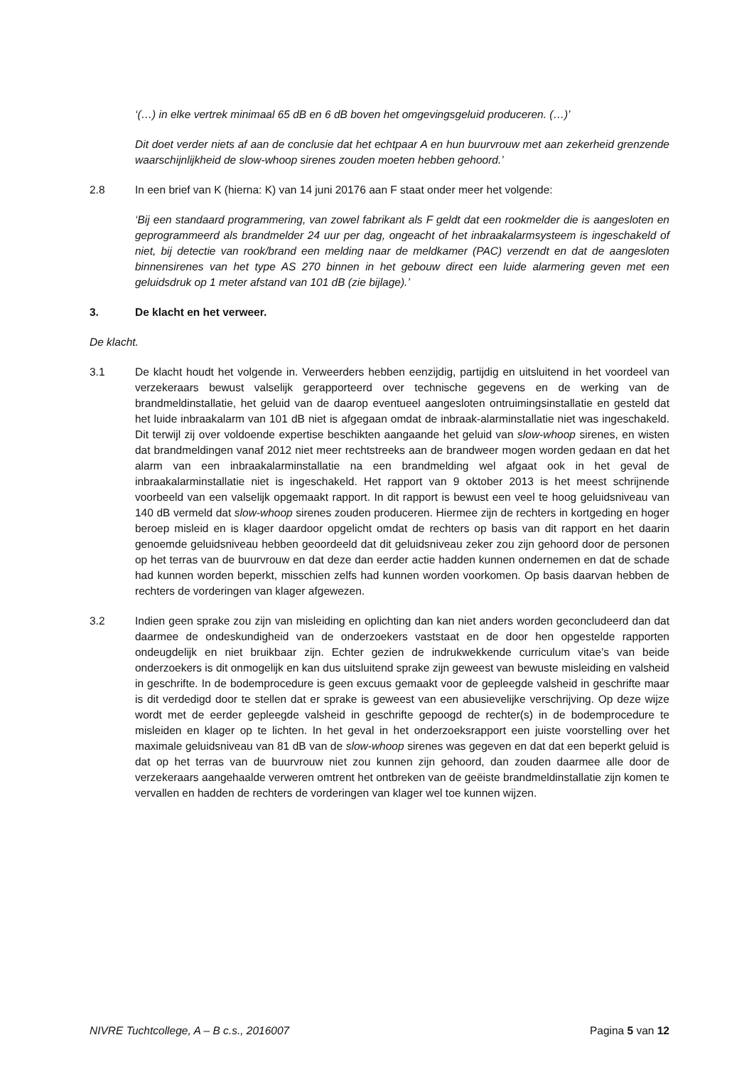‘(…) in elke vertrek minimaal 65 dB en 6 dB boven het omgevingsgeluid produceren. (…)’
Dit doet verder niets af aan de conclusie dat het echtpaar A en hun buurvrouw met aan zekerheid grenzende waarschijnlijkheid de slow-whoop sirenes zouden moeten hebben gehoord.’
2.8 In een brief van K (hierna: K) van 14 juni 20176 aan F staat onder meer het volgende:
‘Bij een standaard programmering, van zowel fabrikant als F geldt dat een rookmelder die is aangesloten en geprogrammeerd als brandmelder 24 uur per dag, ongeacht of het inbraakalarmsysteem is ingeschakeld of niet, bij detectie van rook/brand een melding naar de meldkamer (PAC) verzendt en dat de aangesloten binnensirenes van het type AS 270 binnen in het gebouw direct een luide alarmering geven met een geluidsdruk op 1 meter afstand van 101 dB (zie bijlage).’
3. De klacht en het verweer.
De klacht.
3.1 De klacht houdt het volgende in. Verweerders hebben eenzijdig, partijdig en uitsluitend in het voordeel van verzekeraars bewust valselijk gerapporteerd over technische gegevens en de werking van de brandmeldinstallatie, het geluid van de daarop eventueel aangesloten ontruimingsinstallatie en gesteld dat het luide inbraakalarm van 101 dB niet is afgegaan omdat de inbraak-alarminstallatie niet was ingeschakeld. Dit terwijl zij over voldoende expertise beschikten aangaande het geluid van slow-whoop sirenes, en wisten dat brandmeldingen vanaf 2012 niet meer rechtstreeks aan de brandweer mogen worden gedaan en dat het alarm van een inbraakalarminstallatie na een brandmelding wel afgaat ook in het geval de inbraakalarminstallatie niet is ingeschakeld. Het rapport van 9 oktober 2013 is het meest schrijnende voorbeeld van een valselijk opgemaakt rapport. In dit rapport is bewust een veel te hoog geluidsniveau van 140 dB vermeld dat slow-whoop sirenes zouden produceren. Hiermee zijn de rechters in kortgeding en hoger beroep misleid en is klager daardoor opgelicht omdat de rechters op basis van dit rapport en het daarin genoemde geluidsniveau hebben geoordeeld dat dit geluidsniveau zeker zou zijn gehoord door de personen op het terras van de buurvrouw en dat deze dan eerder actie hadden kunnen ondernemen en dat de schade had kunnen worden beperkt, misschien zelfs had kunnen worden voorkomen. Op basis daarvan hebben de rechters de vorderingen van klager afgewezen.
3.2 Indien geen sprake zou zijn van misleiding en oplichting dan kan niet anders worden geconcludeerd dan dat daarmee de ondeskundigheid van de onderzoekers vaststaat en de door hen opgestelde rapporten ondeugdelijk en niet bruikbaar zijn. Echter gezien de indrukwekkende curriculum vitae’s van beide onderzoekers is dit onmogelijk en kan dus uitsluitend sprake zijn geweest van bewuste misleiding en valsheid in geschrifte. In de bodemprocedure is geen excuus gemaakt voor de gepleegde valsheid in geschrifte maar is dit verdedigd door te stellen dat er sprake is geweest van een abusievelijke verschrijving. Op deze wijze wordt met de eerder gepleegde valsheid in geschrifte gepoogd de rechter(s) in de bodemprocedure te misleiden en klager op te lichten. In het geval in het onderzoeksrapport een juiste voorstelling over het maximale geluidsniveau van 81 dB van de slow-whoop sirenes was gegeven en dat dat een beperkt geluid is dat op het terras van de buurvrouw niet zou kunnen zijn gehoord, dan zouden daarmee alle door de verzekeraars aangehaalde verweren omtrent het ontbreken van de geëiste brandmeldinstallatie zijn komen te vervallen en hadden de rechters de vorderingen van klager wel toe kunnen wijzen.
NIVRE Tuchtcollege, A – B c.s., 2016007 Pagina 5 van 12